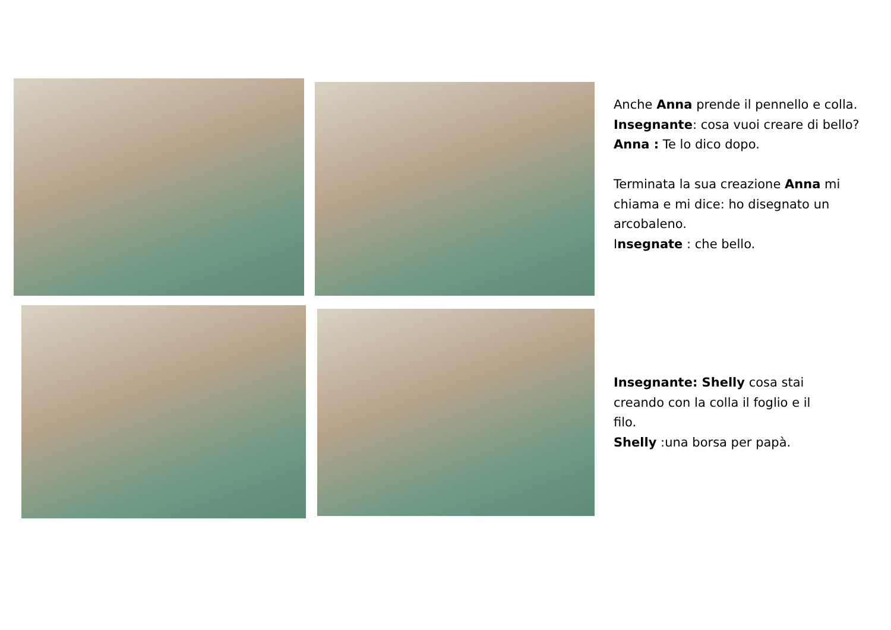Anche Anna prende il pennello e colla.
Insegnante: cosa vuoi creare di bello?
Anna : Te lo dico dopo.
Terminata la sua creazione Anna mi chiama e mi dice: ho disegnato un arcobaleno.
Insegnate : che bello.
Insegnante: Shelly cosa stai creando con la colla il foglio e il filo.
Shelly :una borsa per papà.